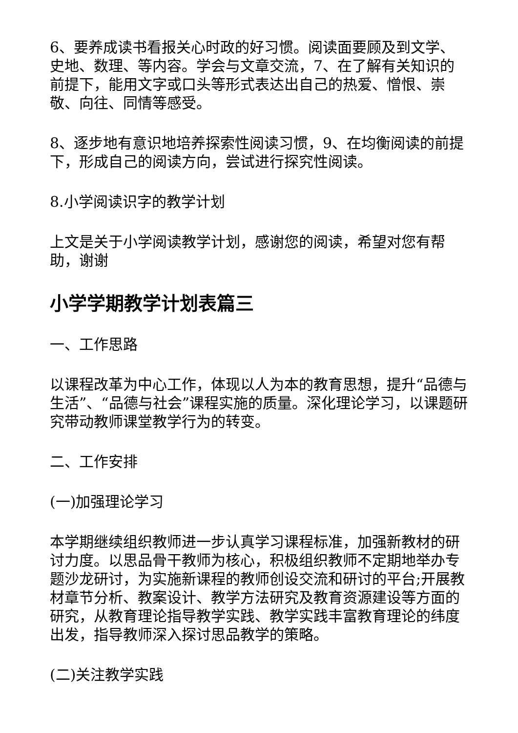6、要养成读书看报关心时政的好习惯。阅读面要顾及到文学、史地、数理、等内容。学会与文章交流，7、在了解有关知识的前提下，能用文字或口头等形式表达出自己的热爱、憎恨、崇 敬、向往、同情等感受。
8、逐步地有意识地培养探索性阅读习惯，9、在均衡阅读的前提下，形成自己的阅读方向，尝试进行探究性阅读。
8.小学阅读识字的教学计划
上文是关于小学阅读教学计划，感谢您的阅读，希望对您有帮助，谢谢
小学学期教学计划表篇三
一、工作思路
以课程改革为中心工作，体现以人为本的教育思想，提升“品德与生活”、“品德与社会”课程实施的质量。深化理论学习，以课题研究带动教师课堂教学行为的转变。
二、工作安排
(一)加强理论学习
本学期继续组织教师进一步认真学习课程标准，加强新教材的研讨力度。以思品骨干教师为核心，积极组织教师不定期地举办专题沙龙研讨，为实施新课程的教师创设交流和研讨的平台;开展教材章节分析、教案设计、教学方法研究及教育资源建设等方面的研究，从教育理论指导教学实践、教学实践丰富教育理论的纬度出发，指导教师深入探讨思品教学的策略。
(二)关注教学实践